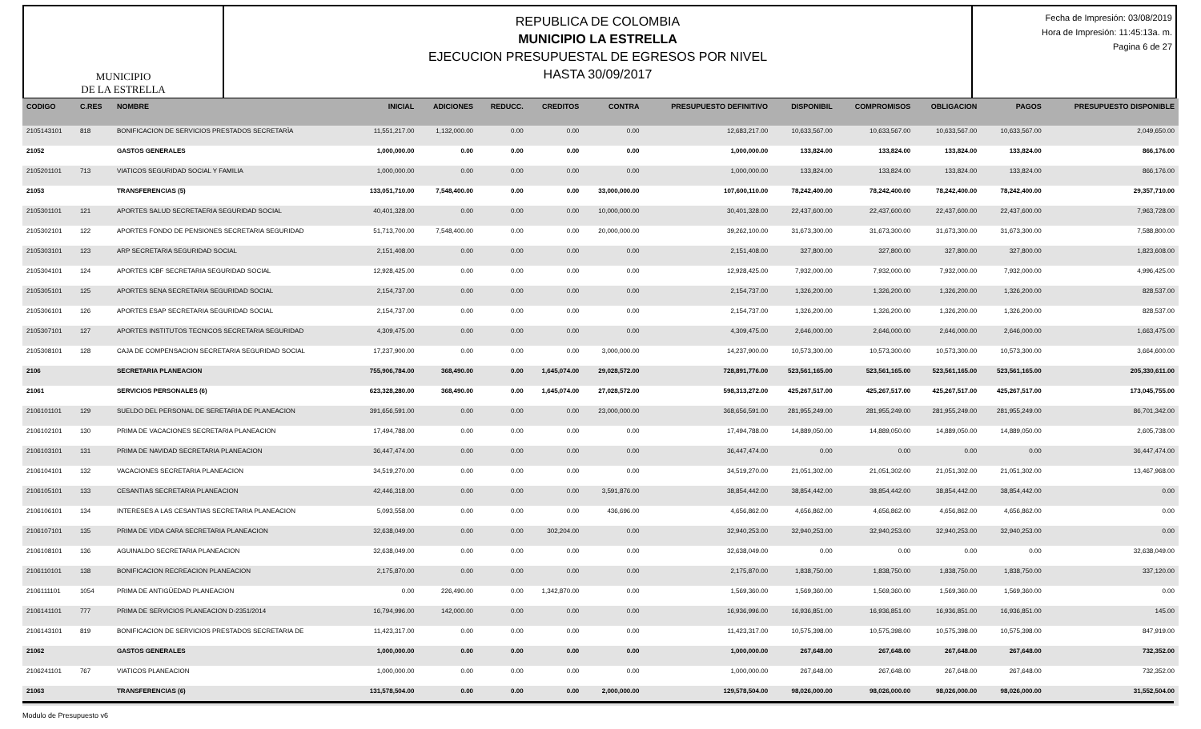MUNICIPIO
DE LA ESTRELLA
REPUBLICA DE COLOMBIA
MUNICIPIO LA ESTRELLA
EJECUCION PRESUPUESTAL DE EGRESOS POR NIVEL
HASTA 30/09/2017
Fecha de Impresión: 03/08/2019
Hora de Impresión: 11:45:13a. m.
Pagina 6 de 27
| CODIGO | C.RES | NOMBRE | INICIAL | ADICIONES | REDUCC. | CREDITOS | CONTRA | PRESUPUESTO DEFINITIVO | DISPONIBIL | COMPROMISOS | OBLIGACION | PAGOS | PRESUPUESTO DISPONIBLE |
| --- | --- | --- | --- | --- | --- | --- | --- | --- | --- | --- | --- | --- | --- |
| 2105143101 | 818 | BONIFICACION DE SERVICIOS PRESTADOS SECRETARÌA | 11,551,217.00 | 1,132,000.00 | 0.00 | 0.00 | 0.00 | 12,683,217.00 | 10,633,567.00 | 10,633,567.00 | 10,633,567.00 | 10,633,567.00 | 2,049,650.00 |
| 21052 | | GASTOS GENERALES | 1,000,000.00 | 0.00 | 0.00 | 0.00 | 0.00 | 1,000,000.00 | 133,824.00 | 133,824.00 | 133,824.00 | 133,824.00 | 866,176.00 |
| 2105201101 | 713 | VIATICOS SEGURIDAD SOCIAL Y FAMILIA | 1,000,000.00 | 0.00 | 0.00 | 0.00 | 0.00 | 1,000,000.00 | 133,824.00 | 133,824.00 | 133,824.00 | 133,824.00 | 866,176.00 |
| 21053 | | TRANSFERENCIAS (5) | 133,051,710.00 | 7,548,400.00 | 0.00 | 0.00 | 33,000,000.00 | 107,600,110.00 | 78,242,400.00 | 78,242,400.00 | 78,242,400.00 | 78,242,400.00 | 29,357,710.00 |
| 2105301101 | 121 | APORTES SALUD SECRETAERIA SEGURIDAD SOCIAL | 40,401,328.00 | 0.00 | 0.00 | 0.00 | 10,000,000.00 | 30,401,328.00 | 22,437,600.00 | 22,437,600.00 | 22,437,600.00 | 22,437,600.00 | 7,963,728.00 |
| 2105302101 | 122 | APORTES FONDO DE PENSIONES SECRETARIA SEGURIDAD | 51,713,700.00 | 7,548,400.00 | 0.00 | 0.00 | 20,000,000.00 | 39,262,100.00 | 31,673,300.00 | 31,673,300.00 | 31,673,300.00 | 31,673,300.00 | 7,588,800.00 |
| 2105303101 | 123 | ARP SECRETARIA SEGURIDAD SOCIAL | 2,151,408.00 | 0.00 | 0.00 | 0.00 | 0.00 | 2,151,408.00 | 327,800.00 | 327,800.00 | 327,800.00 | 327,800.00 | 1,823,608.00 |
| 2105304101 | 124 | APORTES ICBF SECRETARIA SEGURIDAD SOCIAL | 12,928,425.00 | 0.00 | 0.00 | 0.00 | 0.00 | 12,928,425.00 | 7,932,000.00 | 7,932,000.00 | 7,932,000.00 | 7,932,000.00 | 4,996,425.00 |
| 2105305101 | 125 | APORTES SENA SECRETARIA SEGURIDAD SOCIAL | 2,154,737.00 | 0.00 | 0.00 | 0.00 | 0.00 | 2,154,737.00 | 1,326,200.00 | 1,326,200.00 | 1,326,200.00 | 1,326,200.00 | 828,537.00 |
| 2105306101 | 126 | APORTES ESAP SECRETARIA SEGURIDAD SOCIAL | 2,154,737.00 | 0.00 | 0.00 | 0.00 | 0.00 | 2,154,737.00 | 1,326,200.00 | 1,326,200.00 | 1,326,200.00 | 1,326,200.00 | 828,537.00 |
| 2105307101 | 127 | APORTES INSTITUTOS TECNICOS SECRETARIA SEGURIDAD | 4,309,475.00 | 0.00 | 0.00 | 0.00 | 0.00 | 4,309,475.00 | 2,646,000.00 | 2,646,000.00 | 2,646,000.00 | 2,646,000.00 | 1,663,475.00 |
| 2105308101 | 128 | CAJA DE COMPENSACION SECRETARIA SEGURIDAD SOCIAL | 17,237,900.00 | 0.00 | 0.00 | 0.00 | 3,000,000.00 | 14,237,900.00 | 10,573,300.00 | 10,573,300.00 | 10,573,300.00 | 10,573,300.00 | 3,664,600.00 |
| 2106 | | SECRETARIA PLANEACION | 755,906,784.00 | 368,490.00 | 0.00 | 1,645,074.00 | 29,028,572.00 | 728,891,776.00 | 523,561,165.00 | 523,561,165.00 | 523,561,165.00 | 523,561,165.00 | 205,330,611.00 |
| 21061 | | SERVICIOS PERSONALES (6) | 623,328,280.00 | 368,490.00 | 0.00 | 1,645,074.00 | 27,028,572.00 | 598,313,272.00 | 425,267,517.00 | 425,267,517.00 | 425,267,517.00 | 425,267,517.00 | 173,045,755.00 |
| 2106101101 | 129 | SUELDO DEL PERSONAL DE SERETARIA DE PLANEACION | 391,656,591.00 | 0.00 | 0.00 | 0.00 | 23,000,000.00 | 368,656,591.00 | 281,955,249.00 | 281,955,249.00 | 281,955,249.00 | 281,955,249.00 | 86,701,342.00 |
| 2106102101 | 130 | PRIMA DE VACACIONES SECRETARIA PLANEACION | 17,494,788.00 | 0.00 | 0.00 | 0.00 | 0.00 | 17,494,788.00 | 14,889,050.00 | 14,889,050.00 | 14,889,050.00 | 14,889,050.00 | 2,605,738.00 |
| 2106103101 | 131 | PRIMA DE NAVIDAD SECRETARIA PLANEACION | 36,447,474.00 | 0.00 | 0.00 | 0.00 | 0.00 | 36,447,474.00 | 0.00 | 0.00 | 0.00 | 0.00 | 36,447,474.00 |
| 2106104101 | 132 | VACACIONES SECRETARIA PLANEACION | 34,519,270.00 | 0.00 | 0.00 | 0.00 | 0.00 | 34,519,270.00 | 21,051,302.00 | 21,051,302.00 | 21,051,302.00 | 21,051,302.00 | 13,467,968.00 |
| 2106105101 | 133 | CESANTIAS SECRETARIA PLANEACION | 42,446,318.00 | 0.00 | 0.00 | 0.00 | 3,591,876.00 | 38,854,442.00 | 38,854,442.00 | 38,854,442.00 | 38,854,442.00 | 38,854,442.00 | 0.00 |
| 2106106101 | 134 | INTERESES A LAS CESANTIAS SECRETARIA PLANEACION | 5,093,558.00 | 0.00 | 0.00 | 0.00 | 436,696.00 | 4,656,862.00 | 4,656,862.00 | 4,656,862.00 | 4,656,862.00 | 4,656,862.00 | 0.00 |
| 2106107101 | 135 | PRIMA DE VIDA CARA SECRETARIA PLANEACION | 32,638,049.00 | 0.00 | 0.00 | 302,204.00 | 0.00 | 32,940,253.00 | 32,940,253.00 | 32,940,253.00 | 32,940,253.00 | 32,940,253.00 | 0.00 |
| 2106108101 | 136 | AGUINALDO SECRETARIA PLANEACION | 32,638,049.00 | 0.00 | 0.00 | 0.00 | 0.00 | 32,638,049.00 | 0.00 | 0.00 | 0.00 | 0.00 | 32,638,049.00 |
| 2106110101 | 138 | BONIFICACION RECREACION PLANEACION | 2,175,870.00 | 0.00 | 0.00 | 0.00 | 0.00 | 2,175,870.00 | 1,838,750.00 | 1,838,750.00 | 1,838,750.00 | 1,838,750.00 | 337,120.00 |
| 2106111101 | 1054 | PRIMA DE ANTIGÜEDAD PLANEACION | 0.00 | 226,490.00 | 0.00 | 1,342,870.00 | 0.00 | 1,569,360.00 | 1,569,360.00 | 1,569,360.00 | 1,569,360.00 | 1,569,360.00 | 0.00 |
| 2106141101 | 777 | PRIMA DE SERVICIOS PLANEACION D-2351/2014 | 16,794,996.00 | 142,000.00 | 0.00 | 0.00 | 0.00 | 16,936,996.00 | 16,936,851.00 | 16,936,851.00 | 16,936,851.00 | 16,936,851.00 | 145.00 |
| 2106143101 | 819 | BONIFICACION DE SERVICIOS PRESTADOS SECRETARIA DE | 11,423,317.00 | 0.00 | 0.00 | 0.00 | 0.00 | 11,423,317.00 | 10,575,398.00 | 10,575,398.00 | 10,575,398.00 | 10,575,398.00 | 847,919.00 |
| 21062 | | GASTOS GENERALES | 1,000,000.00 | 0.00 | 0.00 | 0.00 | 0.00 | 1,000,000.00 | 267,648.00 | 267,648.00 | 267,648.00 | 267,648.00 | 732,352.00 |
| 2106241101 | 767 | VIATICOS PLANEACION | 1,000,000.00 | 0.00 | 0.00 | 0.00 | 0.00 | 1,000,000.00 | 267,648.00 | 267,648.00 | 267,648.00 | 267,648.00 | 732,352.00 |
| 21063 | | TRANSFERENCIAS (6) | 131,578,504.00 | 0.00 | 0.00 | 0.00 | 2,000,000.00 | 129,578,504.00 | 98,026,000.00 | 98,026,000.00 | 98,026,000.00 | 98,026,000.00 | 31,552,504.00 |
Modulo de Presupuesto v6